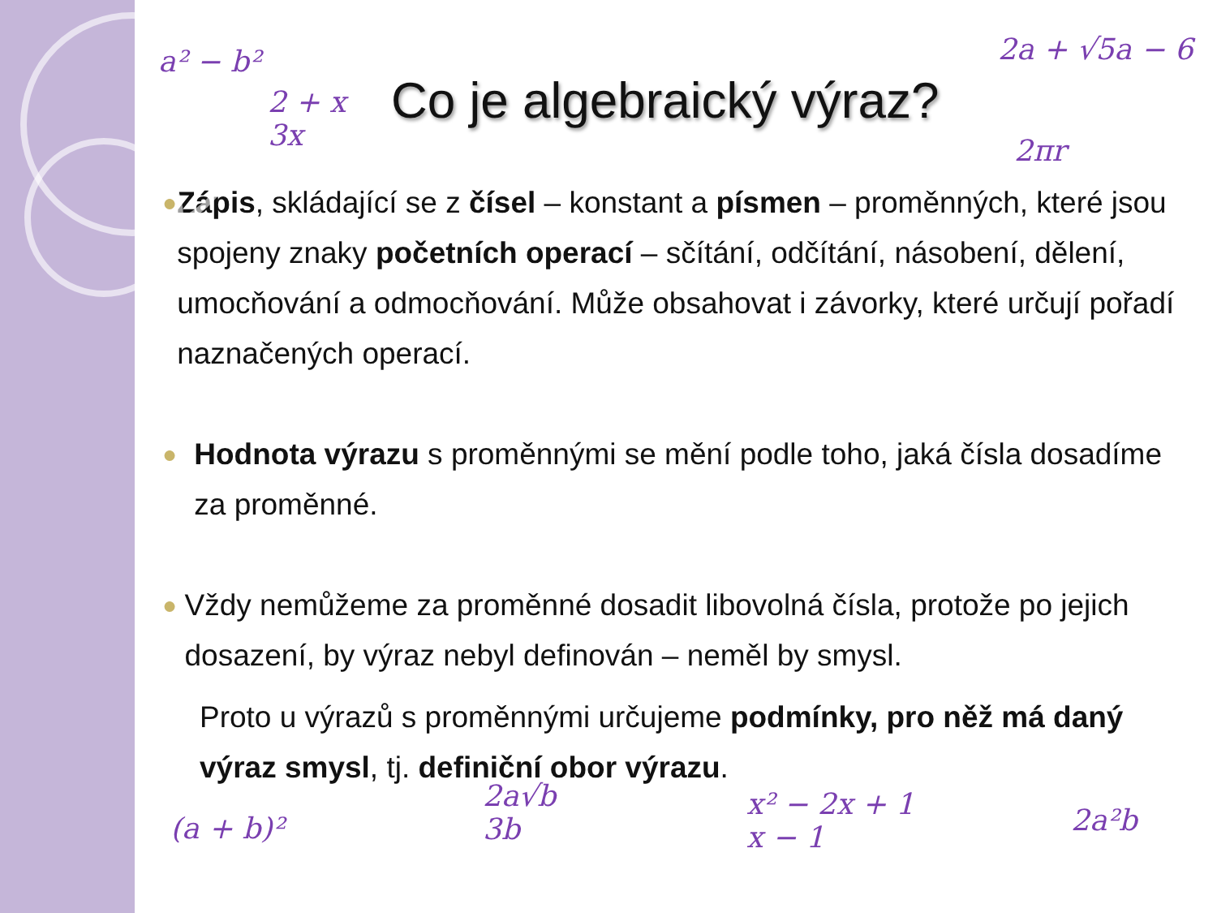a² − b²
2 + x
3x
2a + √5a − 6
2πr
(a + b)²
2a√b
3b
x² − 2x + 1
x − 1
2a²b
Co je algebraický výraz?
●
Zápis, skládající se z čísel – konstant a písmen – proměnných, které jsou spojeny znaky početních operací – sčítání, odčítání, násobení, dělení, umocňování a odmocňování. Může obsahovat i závorky, které určují pořadí naznačených operací.
●
Hodnota výrazu s proměnnými se mění podle toho, jaká čísla dosadíme za proměnné.
●
Vždy nemůžeme za proměnné dosadit libovolná čísla, protože po jejich dosazení, by výraz nebyl definován – neměl by smysl.
Proto u výrazů s proměnnými určujeme podmínky, pro něž má daný výraz smysl, tj. definiční obor výrazu.